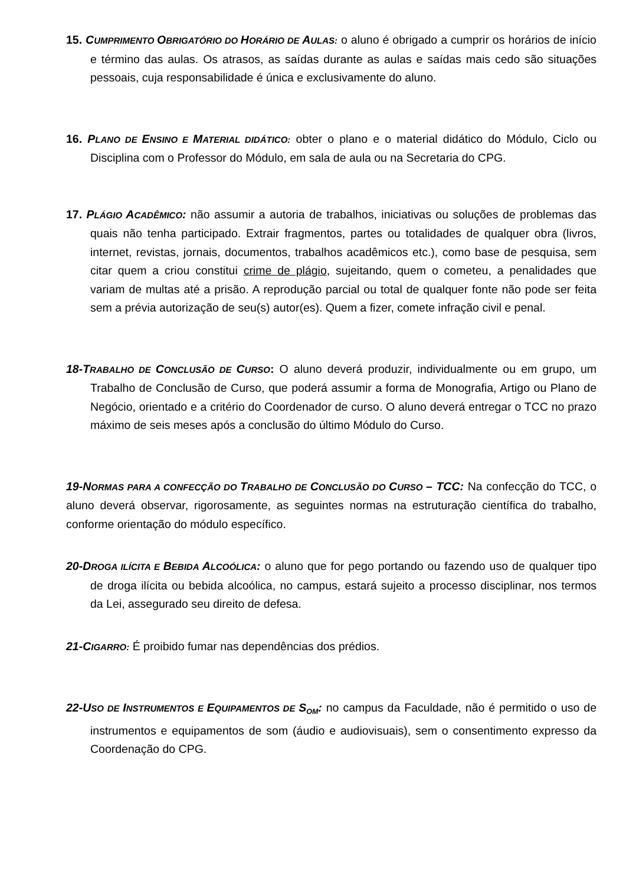15. CUMPRIMENTO OBRIGATÓRIO DO HORÁRIO DE AULAS: o aluno é obrigado a cumprir os horários de início e término das aulas. Os atrasos, as saídas durante as aulas e saídas mais cedo são situações pessoais, cuja responsabilidade é única e exclusivamente do aluno.
16. PLANO DE ENSINO E MATERIAL DIDÁTICO: obter o plano e o material didático do Módulo, Ciclo ou Disciplina com o Professor do Módulo, em sala de aula ou na Secretaria do CPG.
17. PLÁGIO ACADÊMICO: não assumir a autoria de trabalhos, iniciativas ou soluções de problemas das quais não tenha participado. Extrair fragmentos, partes ou totalidades de qualquer obra (livros, internet, revistas, jornais, documentos, trabalhos acadêmicos etc.), como base de pesquisa, sem citar quem a criou constitui crime de plágio, sujeitando, quem o cometeu, a penalidades que variam de multas até a prisão. A reprodução parcial ou total de qualquer fonte não pode ser feita sem a prévia autorização de seu(s) autor(es). Quem a fizer, comete infração civil e penal.
18-TRABALHO DE CONCLUSÃO DE CURSO: O aluno deverá produzir, individualmente ou em grupo, um Trabalho de Conclusão de Curso, que poderá assumir a forma de Monografia, Artigo ou Plano de Negócio, orientado e a critério do Coordenador de curso. O aluno deverá entregar o TCC no prazo máximo de seis meses após a conclusão do último Módulo do Curso.
19-NORMAS PARA A CONFECÇÃO DO TRABALHO DE CONCLUSÃO DO CURSO – TCC: Na confecção do TCC, o aluno deverá observar, rigorosamente, as seguintes normas na estruturação científica do trabalho, conforme orientação do módulo específico.
20-DROGA ILÍCITA E BEBIDA ALCOÓLICA: o aluno que for pego portando ou fazendo uso de qualquer tipo de droga ilícita ou bebida alcoólica, no campus, estará sujeito a processo disciplinar, nos termos da Lei, assegurado seu direito de defesa.
21-CIGARRO: É proibido fumar nas dependências dos prédios.
22-USO DE INSTRUMENTOS E EQUIPAMENTOS DE S<sub>OM</sub>: no campus da Faculdade, não é permitido o uso de instrumentos e equipamentos de som (áudio e audiovisuais), sem o consentimento expresso da Coordenação do CPG.